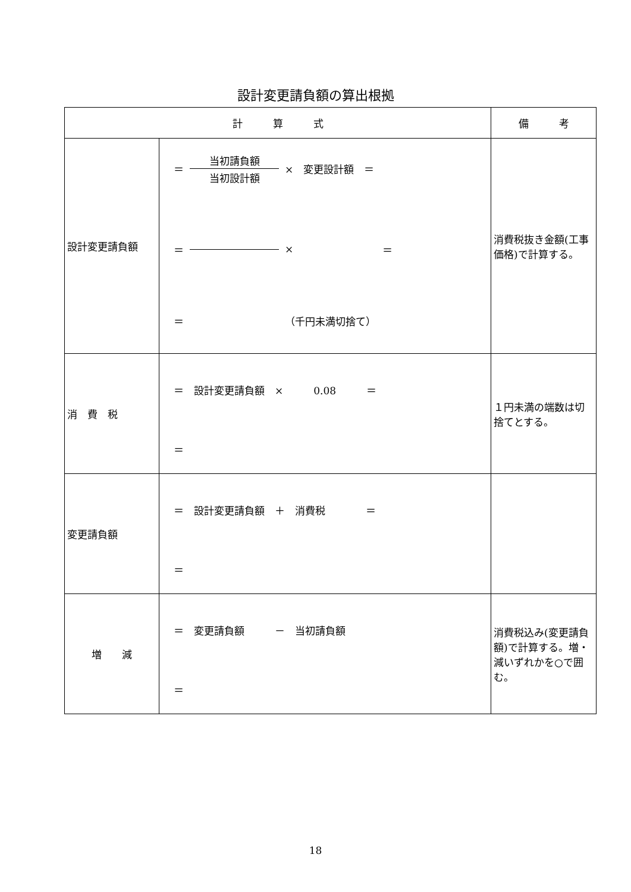設計変更請負額の算出根拠
| 計 算 式 | | 備 考 |
| --- | --- | --- |
| 設計変更請負額 | ＝ 当初請負額 当初設計額 × 変更設計額 ＝ ＝ × ＝ ＝ （千円未満切捨て） | 消費税抜き金額(工事価格)で計算する。 |
| 消 費 税 | ＝ 設計変更請負額 × 0.08 ＝ ＝ | １円未満の端数は切捨てとする。 |
| 変更請負額 | ＝ 設計変更請負額 ＋ 消費税 ＝ ＝ | |
| 増 減 | ＝ 変更請負額 － 当初請負額 ＝ | 消費税込み(変更請負額)で計算する。増・減いずれかを○で囲む。 |
18